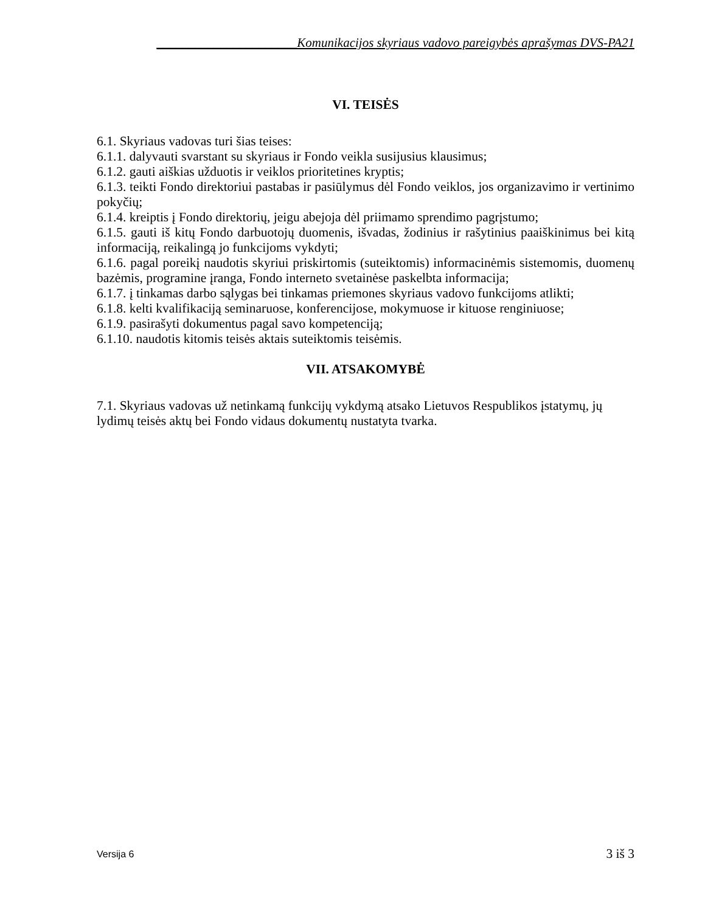______________________Komunikacijos skyriaus vadovo pareigybės aprašymas DVS-PA21
VI. TEISĖS
6.1. Skyriaus vadovas turi šias teises:
6.1.1. dalyvauti svarstant su skyriaus ir Fondo veikla susijusius klausimus;
6.1.2. gauti aiškias užduotis ir veiklos prioritetines kryptis;
6.1.3. teikti Fondo direktoriui pastabas ir pasiūlymus dėl Fondo veiklos, jos organizavimo ir vertinimo pokyčių;
6.1.4. kreiptis į Fondo direktorių, jeigu abejoja dėl priimamo sprendimo pagrįstumo;
6.1.5. gauti iš kitų Fondo darbuotojų duomenis, išvadas, žodinius ir rašytinius paaiškinimus bei kitą informaciją, reikalingą jo funkcijoms vykdyti;
6.1.6. pagal poreikį naudotis skyriui priskirtomis (suteiktomis) informacinėmis sistemomis, duomenų bazėmis, programine įranga, Fondo interneto svetainėse paskelbta informacija;
6.1.7. į tinkamas darbo sąlygas bei tinkamas priemones skyriaus vadovo funkcijoms atlikti;
6.1.8. kelti kvalifikaciją seminaruose, konferencijose, mokymuose ir kituose renginiuose;
6.1.9. pasirašyti dokumentus pagal savo kompetenciją;
6.1.10. naudotis kitomis teisės aktais suteiktomis teisėmis.
VII. ATSAKOMYBĖ
7.1. Skyriaus vadovas už netinkamą funkcijų vykdymą atsako Lietuvos Respublikos įstatymų, jų lydimų teisės aktų bei Fondo vidaus dokumentų nustatyta tvarka.
Versija 6 3 iš 3